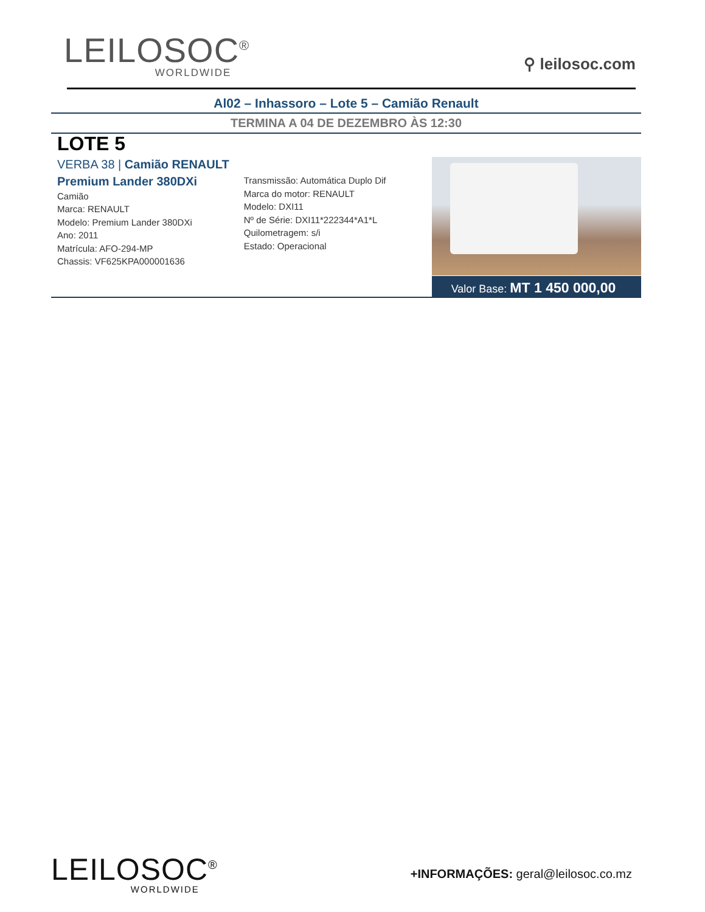LEILOSOC<sup>®</sup>
WORLDWIDE
⚲ leilosoc.com
Al02 – Inhassoro – Lote 5 – Camião Renault
TERMINA A 04 DE DEZEMBRO ÀS 12:30
LOTE 5
VERBA 38 | Camião RENAULT Premium Lander 380DXi
Camião
Marca: RENAULT
Modelo: Premium Lander 380DXi
Ano: 2011
Matrícula: AFO-294-MP
Chassis: VF625KPA000001636
Transmissão: Automática Duplo Dif
Marca do motor: RENAULT
Modelo: DXI11
Nº de Série: DXI11*222344*A1*L
Quilometragem: s/i
Estado: Operacional
Valor Base: MT 1 450 000,00
LEILOSOC<sup>®</sup>
WORLDWIDE
+INFORMAÇÕES: geral@leilosoc.co.mz